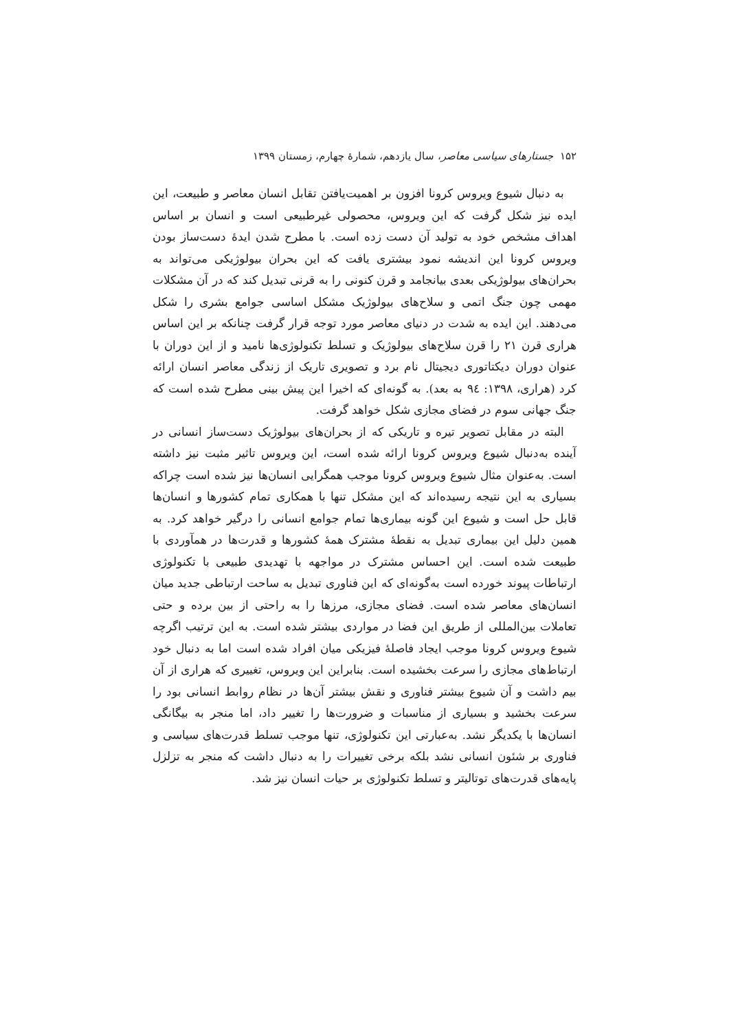١۵٢ جستارهای سیاسی معاصر، سال یازدهم، شمارهٔ چهارم، زمستان ١٣٩٩
به دنبال شیوع ویروس کرونا افزون بر اهمیت‌یافتن تقابل انسان معاصر و طبیعت، این ایده نیز شکل گرفت که این ویروس، محصولی غیرطبیعی است و انسان بر اساس اهداف مشخص خود به تولید آن دست زده است. با مطرح شدن ایدهٔ دست‌ساز بودن ویروس کرونا این اندیشه نمود بیشتری یافت که این بحران بیولوژیکی می‌تواند به بحران‌های بیولوژیکی بعدی بیانجامد و قرن کنونی را به قرنی تبدیل کند که در آن مشکلات مهمی چون جنگ اتمی و سلاح‌های بیولوژیک مشکل اساسی جوامع بشری را شکل می‌دهند. این ایده به شدت در دنیای معاصر مورد توجه قرار گرفت چنانکه بر این اساس هراری قرن ٢١ را قرن سلاح‌های بیولوژیک و تسلط تکنولوژی‌ها نامید و از این دوران با عنوان دوران دیکتاتوری دیجیتال نام برد و تصویری تاریک از زندگی معاصر انسان ارائه کرد (هراری، ١٣٩٨: ٩٤ به بعد). به گونه‌ای که اخیرا این پیش بینی مطرح شده است که جنگ جهانی سوم در فضای مجازی شکل خواهد گرفت.
البته در مقابل تصویر تیره و تاریکی که از بحران‌های بیولوژیک دست‌ساز انسانی در آینده به‌دنبال شیوع ویروس کرونا ارائه شده است، این ویروس تاثیر مثبت نیز داشته است. به‌عنوان مثال شیوع ویروس کرونا موجب همگرایی انسان‌ها نیز شده است چراکه بسیاری به این نتیجه رسیده‌اند که این مشکل تنها با همکاری تمام کشورها و انسان‌ها قابل حل است و شیوع این گونه بیماری‌ها تمام جوامع انسانی را درگیر خواهد کرد. به همین دلیل این بیماری تبدیل به نقطهٔ مشترک همهٔ کشورها و قدرت‌ها در همآوردی با طبیعت شده است. این احساس مشترک در مواجهه با تهدیدی طبیعی با تکنولوژی ارتباطات پیوند خورده است به‌گونه‌ای که این فناوری تبدیل به ساحت ارتباطی جدید میان انسان‌های معاصر شده است. فضای مجازی، مرزها را به راحتی از بین برده و حتی تعاملات بین‌المللی از طریق این فضا در مواردی بیشتر شده است. به این ترتیب اگرچه شیوع ویروس کرونا موجب ایجاد فاصلهٔ فیزیکی میان افراد شده است اما به دنبال خود ارتباط‌های مجازی را سرعت بخشیده است. بنابراین این ویروس، تغییری که هراری از آن بیم داشت و آن شیوع بیشتر فناوری و نقش بیشتر آن‌ها در نظام روابط انسانی بود را سرعت بخشید و بسیاری از مناسبات و ضرورت‌ها را تغییر داد، اما منجر به بیگانگی انسان‌ها با یکدیگر نشد. به‌عبارتی این تکنولوژی، تنها موجب تسلط قدرت‌های سیاسی و فناوری بر شئون انسانی نشد بلکه برخی تغییرات را به دنبال داشت که منجر به تزلزل پایه‌های قدرت‌های توتالیتر و تسلط تکنولوژی بر حیات انسان نیز شد.